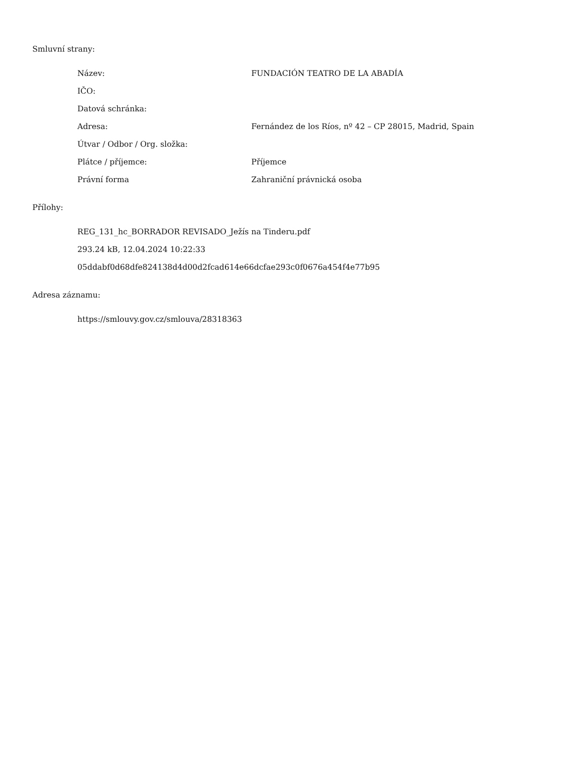Smluvní strany:
| Název: | FUNDACIÓN TEATRO DE LA ABADÍA |
| IČO: | |
| Datová schránka: | |
| Adresa: | Fernández de los Ríos, nº 42 – CP 28015, Madrid, Spain |
| Útvar / Odbor / Org. složka: | |
| Plátce / příjemce: | Příjemce |
| Právní forma | Zahraniční právnická osoba |
Přílohy:
REG_131_hc_BORRADOR REVISADO_Ježís na Tinderu.pdf
293.24 kB, 12.04.2024 10:22:33
05ddabf0d68dfe824138d4d00d2fcad614e66dcfae293c0f0676a454f4e77b95
Adresa záznamu:
https://smlouvy.gov.cz/smlouva/28318363